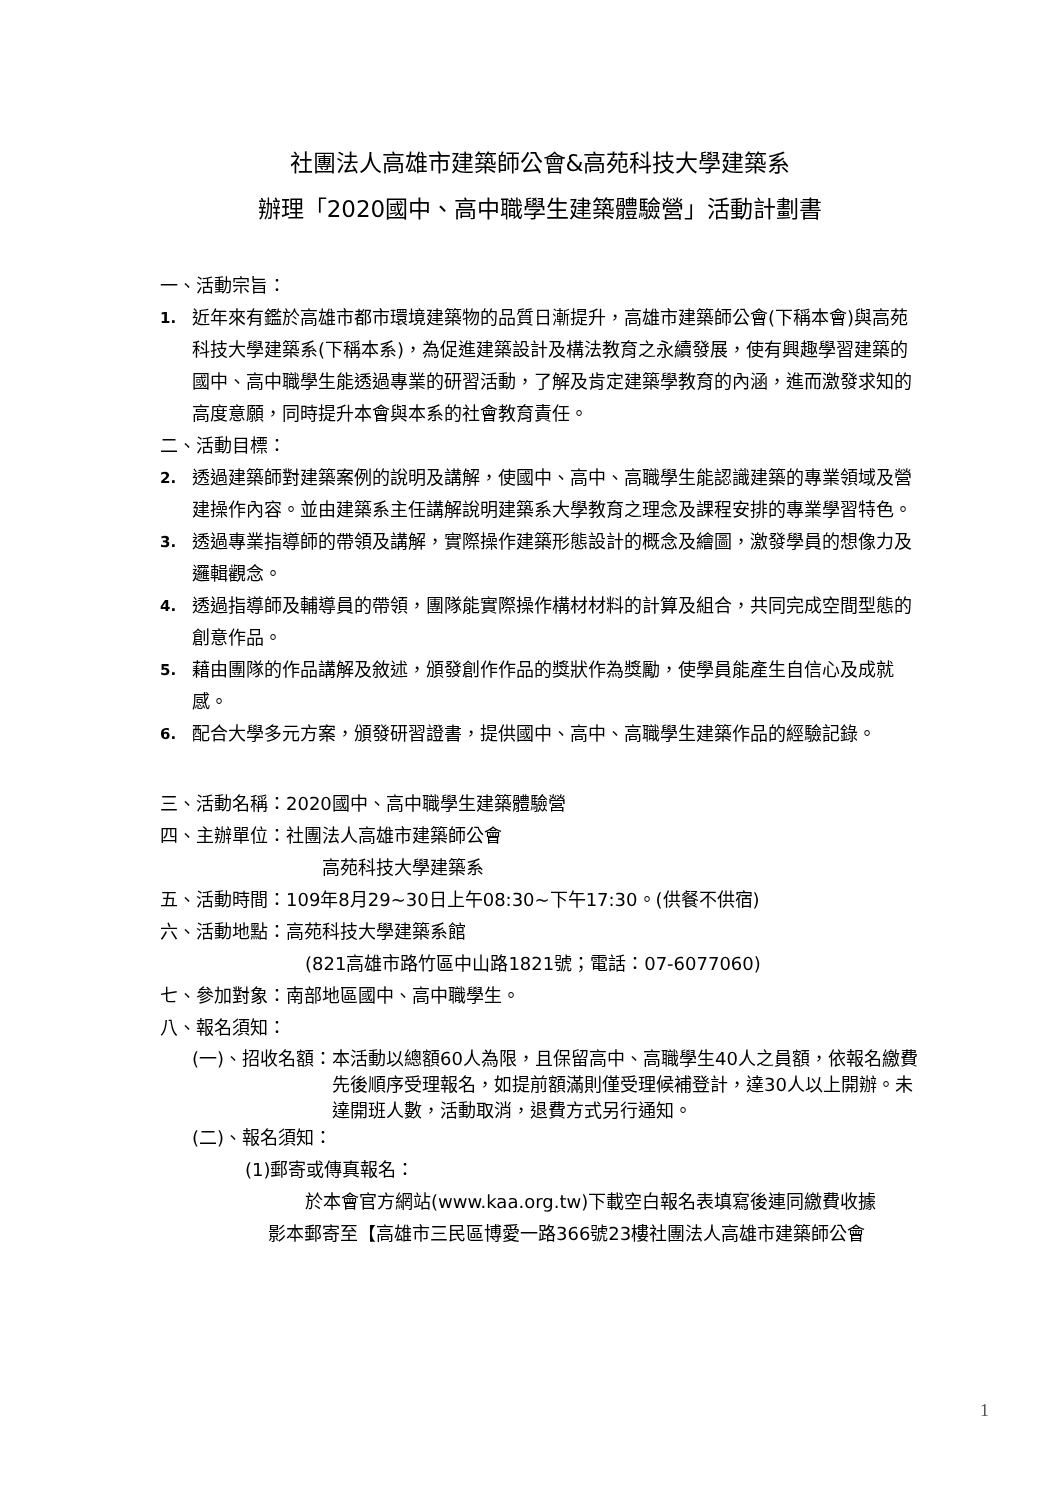社團法人高雄市建築師公會&高苑科技大學建築系
辦理「2020國中、高中職學生建築體驗營」活動計劃書
一、活動宗旨：
1. 近年來有鑑於高雄市都市環境建築物的品質日漸提升，高雄市建築師公會(下稱本會)與高苑科技大學建築系(下稱本系)，為促進建築設計及構法教育之永續發展，使有興趣學習建築的國中、高中職學生能透過專業的研習活動，了解及肯定建築學教育的內涵，進而激發求知的高度意願，同時提升本會與本系的社會教育責任。
二、活動目標：
2. 透過建築師對建築案例的說明及講解，使國中、高中、高職學生能認識建築的專業領域及營建操作內容。並由建築系主任講解說明建築系大學教育之理念及課程安排的專業學習特色。
3. 透過專業指導師的帶領及講解，實際操作建築形態設計的概念及繪圖，激發學員的想像力及邏輯觀念。
4. 透過指導師及輔導員的帶領，團隊能實際操作構材材料的計算及組合，共同完成空間型態的創意作品。
5. 藉由團隊的作品講解及敘述，頒發創作作品的獎狀作為獎勵，使學員能產生自信心及成就感。
6. 配合大學多元方案，頒發研習證書，提供國中、高中、高職學生建築作品的經驗記錄。
三、活動名稱：2020國中、高中職學生建築體驗營
四、主辦單位：社團法人高雄市建築師公會
高苑科技大學建築系
五、活動時間：109年8月29~30日上午08:30~下午17:30。(供餐不供宿)
六、活動地點：高苑科技大學建築系館
(821高雄市路竹區中山路1821號；電話：07-6077060)
七、參加對象：南部地區國中、高中職學生。
八、報名須知：
(一)、招收名額： 本活動以總額60人為限，且保留高中、高職學生40人之員額，依報名繳費先後順序受理報名，如提前額滿則僅受理候補登計，達30人以上開辦。未達開班人數，活動取消，退費方式另行通知。
(二)、報名須知：
(1)郵寄或傳真報名：
於本會官方網站(www.kaa.org.tw)下載空白報名表填寫後連同繳費收據
影本郵寄至【高雄市三民區博愛一路366號23樓社團法人高雄市建築師公會
1